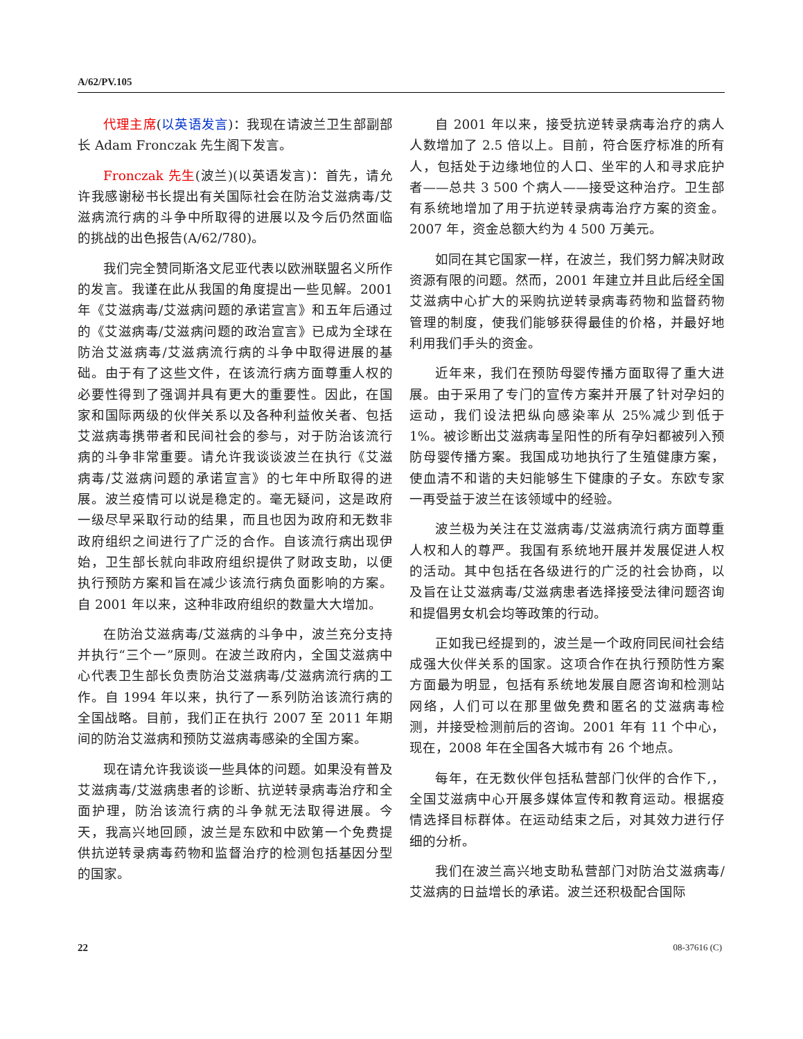A/62/PV.105
代理主席(以英语发言)：我现在请波兰卫生部副部长 Adam Fronczak 先生阁下发言。
Fronczak 先生(波兰)(以英语发言)：首先，请允许我感谢秘书长提出有关国际社会在防治艾滋病毒/艾滋病流行病的斗争中所取得的进展以及今后仍然面临的挑战的出色报告(A/62/780)。
我们完全赞同斯洛文尼亚代表以欧洲联盟名义所作的发言。我谨在此从我国的角度提出一些见解。2001 年《艾滋病毒/艾滋病问题的承诺宣言》和五年后通过的《艾滋病毒/艾滋病问题的政治宣言》已成为全球在防治艾滋病毒/艾滋病流行病的斗争中取得进展的基础。由于有了这些文件，在该流行病方面尊重人权的必要性得到了强调并具有更大的重要性。因此，在国家和国际两级的伙伴关系以及各种利益攸关者、包括艾滋病毒携带者和民间社会的参与，对于防治该流行病的斗争非常重要。请允许我谈谈波兰在执行《艾滋病毒/艾滋病问题的承诺宣言》的七年中所取得的进展。波兰疫情可以说是稳定的。毫无疑问，这是政府一级尽早采取行动的结果，而且也因为政府和无数非政府组织之间进行了广泛的合作。自该流行病出现伊始，卫生部长就向非政府组织提供了财政支助，以便执行预防方案和旨在减少该流行病负面影响的方案。自 2001 年以来，这种非政府组织的数量大大增加。
在防治艾滋病毒/艾滋病的斗争中，波兰充分支持并执行“三个一”原则。在波兰政府内，全国艾滋病中心代表卫生部长负责防治艾滋病毒/艾滋病流行病的工作。自 1994 年以来，执行了一系列防治该流行病的全国战略。目前，我们正在执行 2007 至 2011 年期间的防治艾滋病和预防艾滋病毒感染的全国方案。
现在请允许我谈谈一些具体的问题。如果没有普及艾滋病毒/艾滋病患者的诊断、抗逆转录病毒治疗和全面护理，防治该流行病的斗争就无法取得进展。今天，我高兴地回顾，波兰是东欧和中欧第一个免费提供抗逆转录病毒药物和监督治疗的检测包括基因分型的国家。
自 2001 年以来，接受抗逆转录病毒治疗的病人人数增加了 2.5 倍以上。目前，符合医疗标准的所有人，包括处于边缘地位的人口、坐牢的人和寻求庇护者——总共 3 500 个病人——接受这种治疗。卫生部有系统地增加了用于抗逆转录病毒治疗方案的资金。2007 年，资金总额大约为 4 500 万美元。
如同在其它国家一样，在波兰，我们努力解决财政资源有限的问题。然而，2001 年建立并且此后经全国艾滋病中心扩大的采购抗逆转录病毒药物和监督药物管理的制度，使我们能够获得最佳的价格，并最好地利用我们手头的资金。
近年来，我们在预防母婴传播方面取得了重大进展。由于采用了专门的宣传方案并开展了针对孕妇的运动，我们设法把纵向感染率从 25%减少到低于 1%。被诊断出艾滋病毒呈阳性的所有孕妇都被列入预防母婴传播方案。我国成功地执行了生殖健康方案，使血清不和谐的夫妇能够生下健康的子女。东欧专家一再受益于波兰在该领域中的经验。
波兰极为关注在艾滋病毒/艾滋病流行病方面尊重人权和人的尊严。我国有系统地开展并发展促进人权的活动。其中包括在各级进行的广泛的社会协商，以及旨在让艾滋病毒/艾滋病患者选择接受法律问题咨询和提倡男女机会均等政策的行动。
正如我已经提到的，波兰是一个政府同民间社会结成强大伙伴关系的国家。这项合作在执行预防性方案方面最为明显，包括有系统地发展自愿咨询和检测站网络，人们可以在那里做免费和匿名的艾滋病毒检测，并接受检测前后的咨询。2001 年有 11 个中心，现在，2008 年在全国各大城市有 26 个地点。
每年，在无数伙伴包括私营部门伙伴的合作下,，全国艾滋病中心开展多媒体宣传和教育运动。根据疫情选择目标群体。在运动结束之后，对其效力进行仔细的分析。
我们在波兰高兴地支助私营部门对防治艾滋病毒/艾滋病的日益增长的承诺。波兰还积极配合国际
22 08-37616 (C)